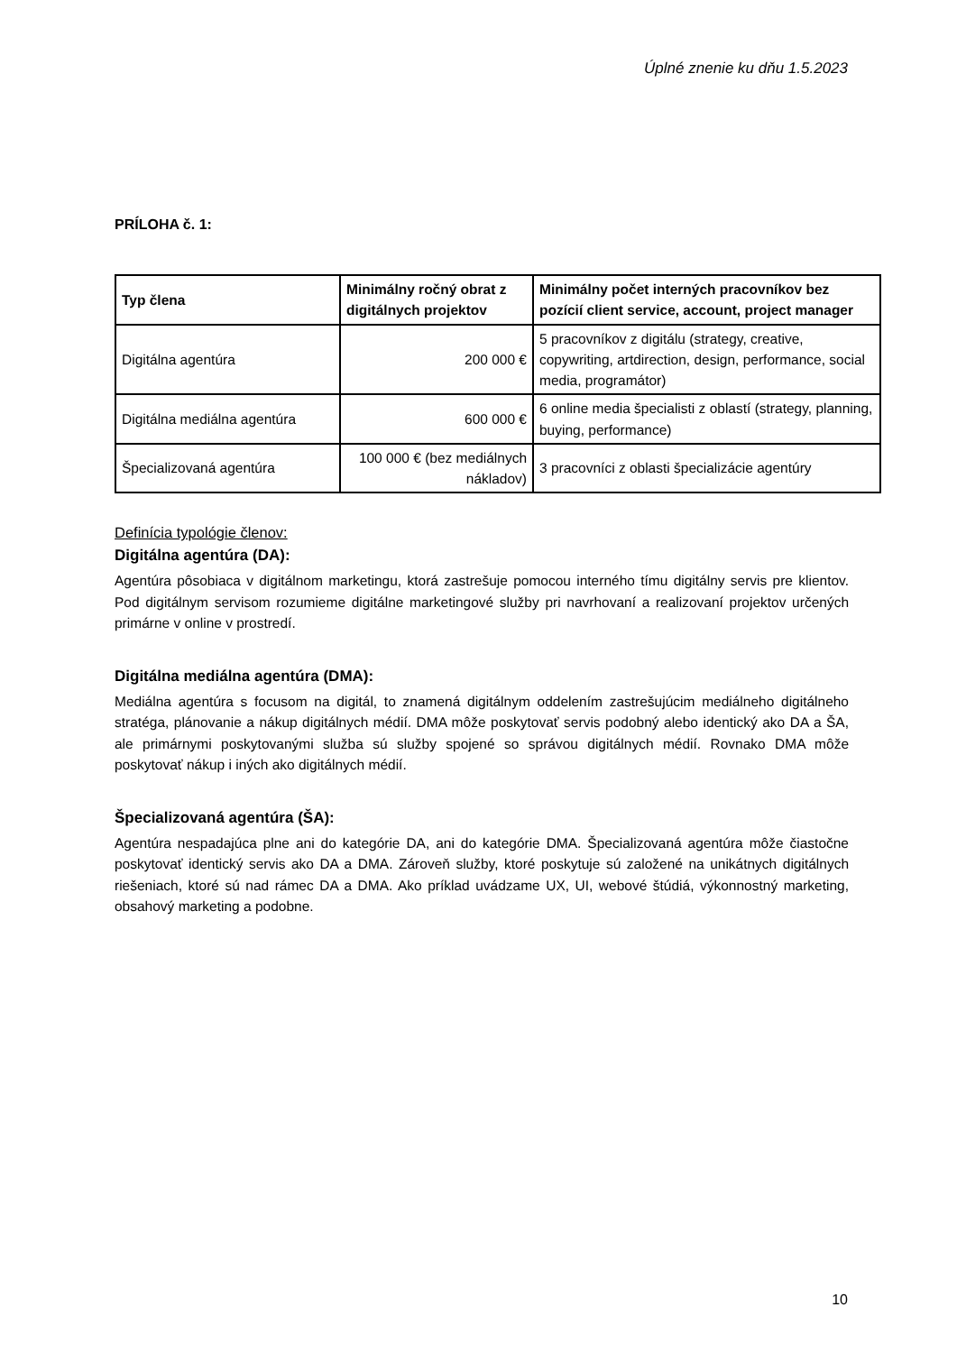Úplné znenie ku dňu 1.5.2023
PRÍLOHA č. 1:
| Typ člena | Minimálny ročný obrat z digitálnych projektov | Minimálny počet interných pracovníkov bez pozícií client service, account, project manager |
| --- | --- | --- |
| Digitálna agentúra | 200 000 € | 5 pracovníkov z digitálu (strategy, creative, copywriting, artdirection, design, performance, social media, programátor) |
| Digitálna mediálna agentúra | 600 000 € | 6 online media špecialisti z oblastí (strategy, planning, buying, performance) |
| Špecializovaná agentúra | 100 000 € (bez mediálnych nákladov) | 3 pracovníci z oblasti špecializácie agentúry |
Definícia typológie členov:
Digitálna agentúra (DA):
Agentúra pôsobiaca v digitálnom marketingu, ktorá zastrešuje pomocou interného tímu digitálny servis pre klientov. Pod digitálnym servisom rozumieme digitálne marketingové služby pri navrhovaní a realizovaní projektov určených primárne v online v prostredí.
Digitálna mediálna agentúra (DMA):
Mediálna agentúra s focusom na digitál, to znamená digitálnym oddelením zastrešujúcim mediálneho digitálneho stratéga, plánovanie a nákup digitálnych médií. DMA môže poskytovať servis podobný alebo identický ako DA a ŠA, ale primárnymi poskytovanými služba sú služby spojené so správou digitálnych médií. Rovnako DMA môže poskytovať nákup i iných ako digitálnych médií.
Špecializovaná agentúra (ŠA):
Agentúra nespadajúca plne ani do kategórie DA, ani do kategórie DMA. Špecializovaná agentúra môže čiastočne poskytovať identický servis ako DA a DMA. Zároveň služby, ktoré poskytuje sú založené na unikátnych digitálnych riešeniach, ktoré sú nad rámec DA a DMA. Ako príklad uvádzame UX, UI, webové štúdiá, výkonnostný marketing, obsahový marketing a podobne.
10